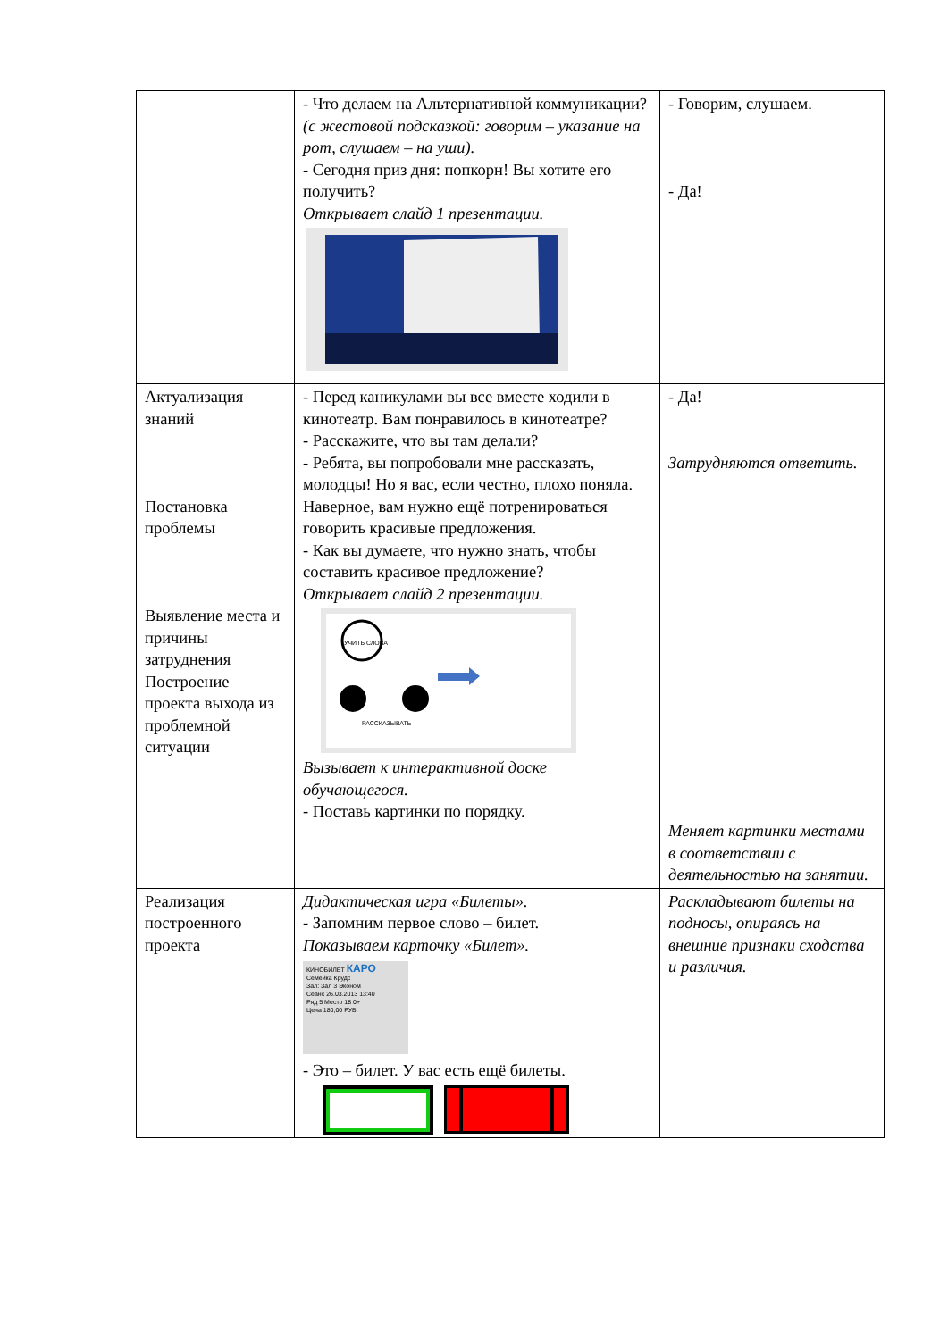| | - Что делаем на Альтернативной коммуникации? (с жестовой подсказкой: говорим – указание на рот, слушаем – на уши). - Сегодня приз дня: попкорн! Вы хотите его получить? Открывает слайд 1 презентации. | - Говорим, слушаем. - Да! |
| Актуализация знаний Постановка проблемы Выявление места и причины затруднения Построение проекта выхода из проблемной ситуации | - Перед каникулами вы все вместе ходили в кинотеатр. Вам понравилось в кинотеатре? - Расскажите, что вы там делали? - Ребята, вы попробовали мне рассказать, молодцы! Но я вас, если честно, плохо поняла. Наверное, вам нужно ещё потренироваться говорить красивые предложения. - Как вы думаете, что нужно знать, чтобы составить красивое предложение? Открывает слайд 2 презентации. УЧИТЬ СЛОВА РАССКАЗЫВАТЬ Вызывает к интерактивной доске обучающегося. - Поставь картинки по порядку. | - Да! Затрудняются ответить. Меняет картинки местами в соответствии с деятельностью на занятии. |
| Реализация построенного проекта | Дидактическая игра «Билеты». - Запомним первое слово – билет. Показываем карточку «Билет». КИНОБИЛЕТ КАРО Семейка Крудс Зал: Зал 3 Эконом Сеанс 26.03.2013 13:40 Ряд 5 Место 18 0+ Цена 180,00 РУБ. - Это – билет. У вас есть ещё билеты. | Раскладывают билеты на подносы, опираясь на внешние признаки сходства и различия. |